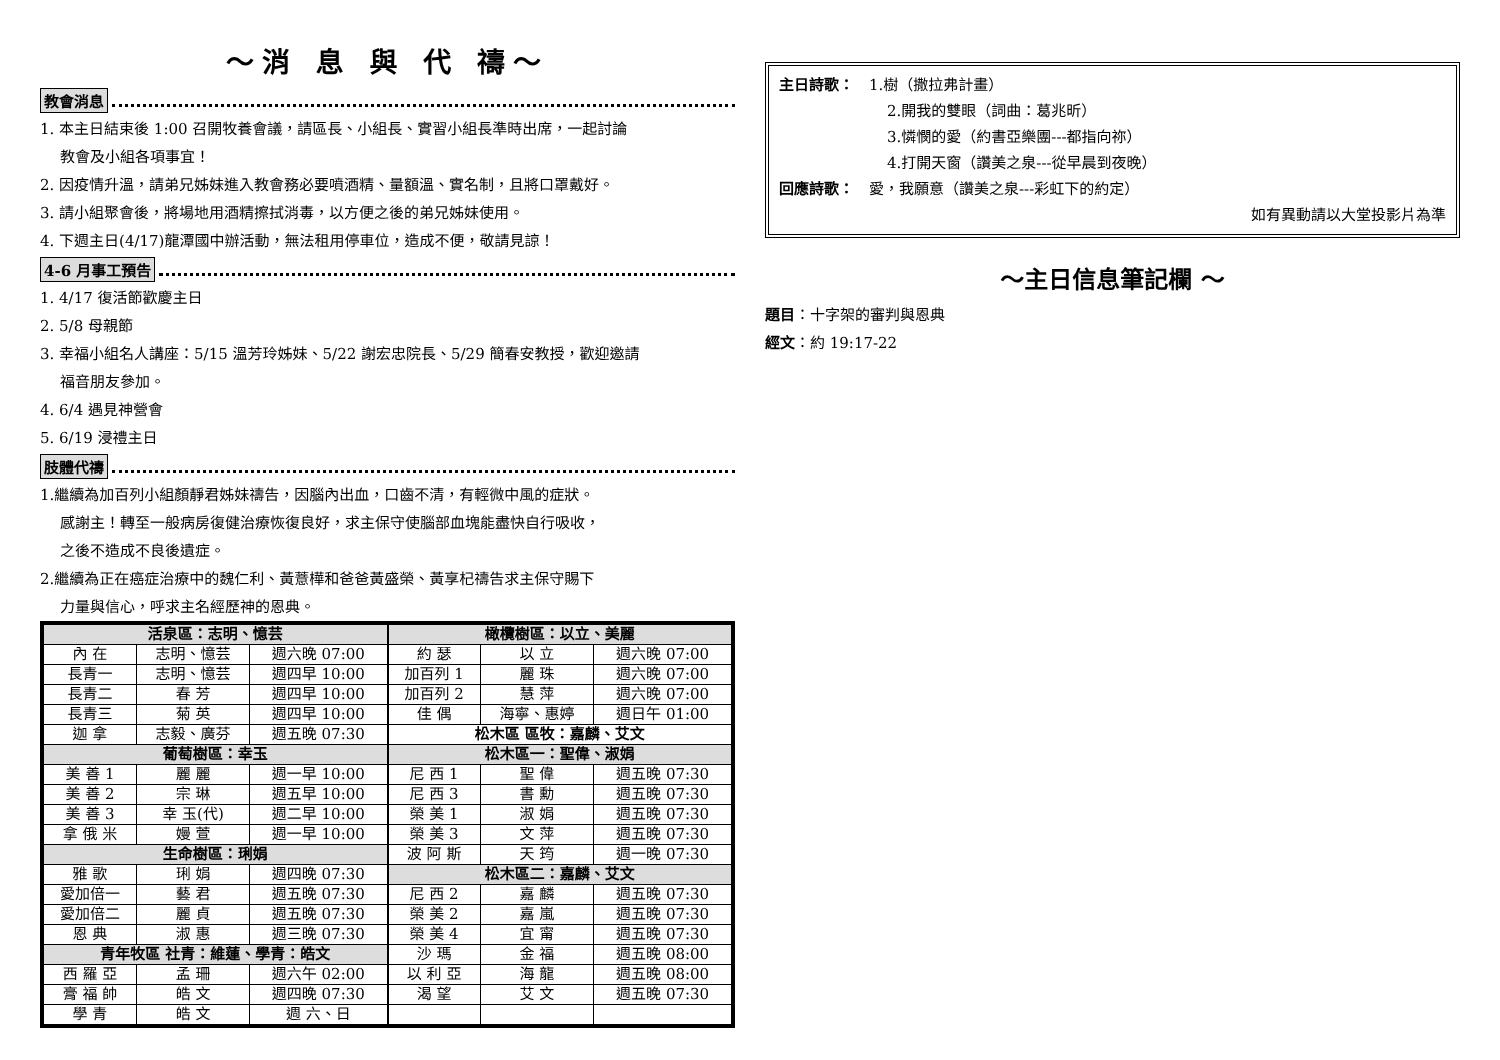～消 息 與 代 禱～
教會消息
1. 本主日結束後 1:00 召開牧養會議，請區長、小組長、實習小組長準時出席，一起討論
教會及小組各項事宜！
2. 因疫情升溫，請弟兄姊妹進入教會務必要噴酒精、量額溫、實名制，且將口罩戴好。
3. 請小組聚會後，將場地用酒精擦拭消毒，以方便之後的弟兄姊妹使用。
4. 下週主日(4/17)龍潭國中辦活動，無法租用停車位，造成不便，敬請見諒！
4-6 月事工預告
1. 4/17 復活節歡慶主日
2. 5/8 母親節
3. 幸福小組名人講座：5/15 溫芳玲姊妹、5/22 謝宏忠院長、5/29 簡春安教授，歡迎邀請
福音朋友參加。
4. 6/4 遇見神營會
5. 6/19 浸禮主日
肢體代禱
1.繼續為加百列小組顏靜君姊妹禱告，因腦內出血，口齒不清，有輕微中風的症狀。
感謝主！轉至一般病房復健治療恢復良好，求主保守使腦部血塊能盡快自行吸收，
之後不造成不良後遺症。
2.繼續為正在癌症治療中的魏仁利、黃薏樺和爸爸黃盛榮、黃享杞禱告求主保守賜下
力量與信心，呼求主名經歷神的恩典。
| 活泉區：志明、憶芸 | | |
| --- | --- | --- |
| 內 在 | 志明、憶芸 | 週六晚 07:00 |
| 長青一 | 志明、憶芸 | 週四早 10:00 |
| 長青二 | 春 芳 | 週四早 10:00 |
| 長青三 | 菊 英 | 週四早 10:00 |
| 迦 拿 | 志毅、廣芬 | 週五晚 07:30 |
| 葡萄樹區：幸玉 | | |
| 美 善 1 | 麗 麗 | 週一早 10:00 |
| 美 善 2 | 宗 琳 | 週五早 10:00 |
| 美 善 3 | 幸 玉(代) | 週二早 10:00 |
| 拿 俄 米 | 嫚 萱 | 週一早 10:00 |
| 生命樹區：琍娟 | | |
| 雅 歌 | 琍 娟 | 週四晚 07:30 |
| 愛加倍一 | 藝 君 | 週五晚 07:30 |
| 愛加倍二 | 麗 貞 | 週五晚 07:30 |
| 恩 典 | 淑 惠 | 週三晚 07:30 |
| 青年牧區 社青：維蓮、學青：皓文 | | |
| 西 羅 亞 | 孟 珊 | 週六午 02:00 |
| 膏 福 帥 | 皓 文 | 週四晚 07:30 |
| 學 青 | 皓 文 | 週 六、日 |
| 橄欖樹區：以立、美麗 | | |
| --- | --- | --- |
| 約 瑟 | 以 立 | 週六晚 07:00 |
| 加百列 1 | 麗 珠 | 週六晚 07:00 |
| 加百列 2 | 慧 萍 | 週六晚 07:00 |
| 佳 偶 | 海寧、惠婷 | 週日午 01:00 |
| 松木區 區牧：嘉麟、艾文 | | |
| 松木區一：聖偉、淑娟 | | |
| 尼 西 1 | 聖 偉 | 週五晚 07:30 |
| 尼 西 3 | 書 勳 | 週五晚 07:30 |
| 榮 美 1 | 淑 娟 | 週五晚 07:30 |
| 榮 美 3 | 文 萍 | 週五晚 07:30 |
| 波 阿 斯 | 天 筠 | 週一晚 07:30 |
| 松木區二：嘉麟、艾文 | | |
| 尼 西 2 | 嘉 麟 | 週五晚 07:30 |
| 榮 美 2 | 嘉 嵐 | 週五晚 07:30 |
| 榮 美 4 | 宜 甯 | 週五晚 07:30 |
| 沙 瑪 | 金 福 | 週五晚 08:00 |
| 以 利 亞 | 海 龍 | 週五晚 08:00 |
| 渴 望 | 艾 文 | 週五晚 07:30 |
主日詩歌：　1.樹（撒拉弗計畫）
2.開我的雙眼（詞曲：葛兆昕）
3.憐憫的愛（約書亞樂團---都指向祢）
4.打開天窗（讚美之泉---從早晨到夜晚）
回應詩歌：　愛，我願意（讚美之泉---彩虹下的約定）
如有異動請以大堂投影片為準
～主日信息筆記欄 ～
題目：十字架的審判與恩典
經文：約 19:17-22